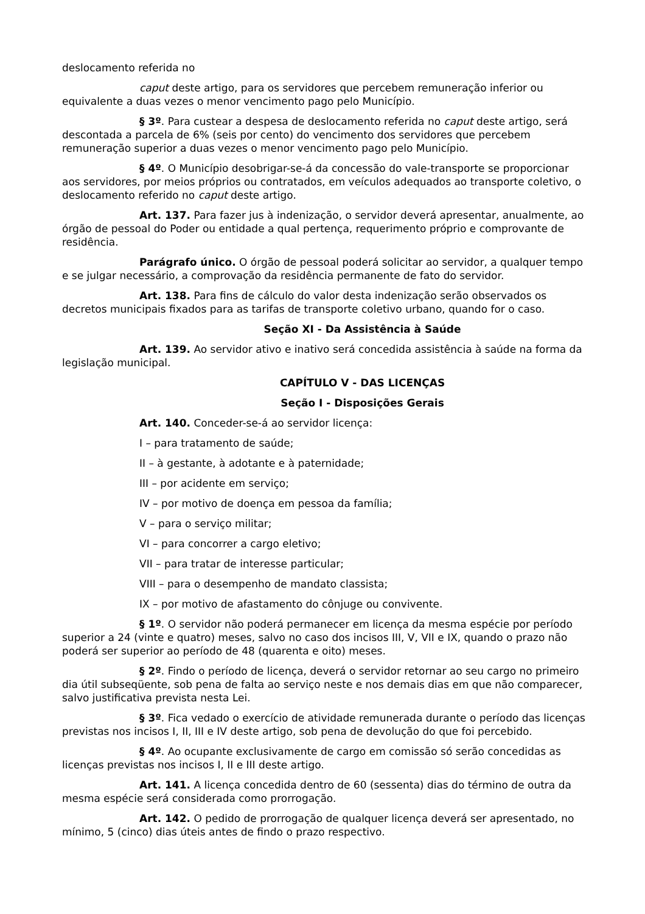deslocamento referida no
caput deste artigo, para os servidores que percebem remuneração inferior ou equivalente a duas vezes o menor vencimento pago pelo Município.
§ 3º. Para custear a despesa de deslocamento referida no caput deste artigo, será descontada a parcela de 6% (seis por cento) do vencimento dos servidores que percebem remuneração superior a duas vezes o menor vencimento pago pelo Município.
§ 4º. O Município desobrigar-se-á da concessão do vale-transporte se proporcionar aos servidores, por meios próprios ou contratados, em veículos adequados ao transporte coletivo, o deslocamento referido no caput deste artigo.
Art. 137. Para fazer jus à indenização, o servidor deverá apresentar, anualmente, ao órgão de pessoal do Poder ou entidade a qual pertença, requerimento próprio e comprovante de residência.
Parágrafo único. O órgão de pessoal poderá solicitar ao servidor, a qualquer tempo e se julgar necessário, a comprovação da residência permanente de fato do servidor.
Art. 138. Para fins de cálculo do valor desta indenização serão observados os decretos municipais fixados para as tarifas de transporte coletivo urbano, quando for o caso.
Seção XI - Da Assistência à Saúde
Art. 139. Ao servidor ativo e inativo será concedida assistência à saúde na forma da legislação municipal.
CAPÍTULO V - DAS LICENÇAS
Seção I - Disposições Gerais
Art. 140. Conceder-se-á ao servidor licença:
I – para tratamento de saúde;
II – à gestante, à adotante e à paternidade;
III – por acidente em serviço;
IV – por motivo de doença em pessoa da família;
V – para o serviço militar;
VI – para concorrer a cargo eletivo;
VII – para tratar de interesse particular;
VIII – para o desempenho de mandato classista;
IX – por motivo de afastamento do cônjuge ou convivente.
§ 1º. O servidor não poderá permanecer em licença da mesma espécie por período superior a 24 (vinte e quatro) meses, salvo no caso dos incisos III, V, VII e IX, quando o prazo não poderá ser superior ao período de 48 (quarenta e oito) meses.
§ 2º. Findo o período de licença, deverá o servidor retornar ao seu cargo no primeiro dia útil subseqüente, sob pena de falta ao serviço neste e nos demais dias em que não comparecer, salvo justificativa prevista nesta Lei.
§ 3º. Fica vedado o exercício de atividade remunerada durante o período das licenças previstas nos incisos I, II, III e IV deste artigo, sob pena de devolução do que foi percebido.
§ 4º. Ao ocupante exclusivamente de cargo em comissão só serão concedidas as licenças previstas nos incisos I, II e III deste artigo.
Art. 141. A licença concedida dentro de 60 (sessenta) dias do término de outra da mesma espécie será considerada como prorrogação.
Art. 142. O pedido de prorrogação de qualquer licença deverá ser apresentado, no mínimo, 5 (cinco) dias úteis antes de findo o prazo respectivo.